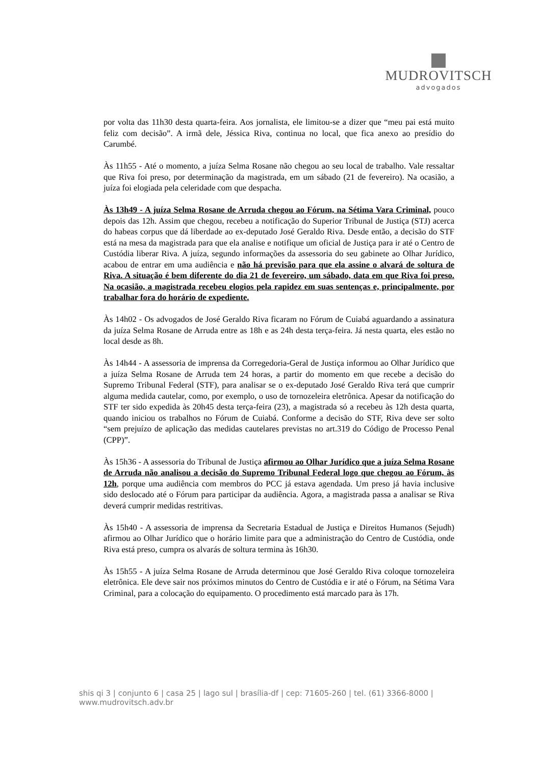MUDROVITSCH
advogados
por volta das 11h30 desta quarta-feira. Aos jornalista, ele limitou-se a dizer que “meu pai está muito feliz com decisão”. A irmã dele, Jéssica Riva, continua no local, que fica anexo ao presídio do Carumbé.
Às 11h55 - Até o momento, a juíza Selma Rosane não chegou ao seu local de trabalho. Vale ressaltar que Riva foi preso, por determinação da magistrada, em um sábado (21 de fevereiro). Na ocasião, a juíza foi elogiada pela celeridade com que despacha.
Às 13h49 - A juíza Selma Rosane de Arruda chegou ao Fórum, na Sétima Vara Criminal, pouco depois das 12h. Assim que chegou, recebeu a notificação do Superior Tribunal de Justiça (STJ) acerca do habeas corpus que dá liberdade ao ex-deputado José Geraldo Riva. Desde então, a decisão do STF está na mesa da magistrada para que ela analise e notifique um oficial de Justiça para ir até o Centro de Custódia liberar Riva. A juíza, segundo informações da assessoria do seu gabinete ao Olhar Jurídico, acabou de entrar em uma audiência e não há previsão para que ela assine o alvará de soltura de Riva. A situação é bem diferente do dia 21 de fevereiro, um sábado, data em que Riva foi preso. Na ocasião, a magistrada recebeu elogios pela rapidez em suas sentenças e, principalmente, por trabalhar fora do horário de expediente.
Às 14h02 - Os advogados de José Geraldo Riva ficaram no Fórum de Cuiabá aguardando a assinatura da juíza Selma Rosane de Arruda entre as 18h e as 24h desta terça-feira. Já nesta quarta, eles estão no local desde as 8h.
Às 14h44 - A assessoria de imprensa da Corregedoria-Geral de Justiça informou ao Olhar Jurídico que a juíza Selma Rosane de Arruda tem 24 horas, a partir do momento em que recebe a decisão do Supremo Tribunal Federal (STF), para analisar se o ex-deputado José Geraldo Riva terá que cumprir alguma medida cautelar, como, por exemplo, o uso de tornozeleira eletrônica. Apesar da notificação do STF ter sido expedida às 20h45 desta terça-feira (23), a magistrada só a recebeu às 12h desta quarta, quando iniciou os trabalhos no Fórum de Cuiabá. Conforme a decisão do STF, Riva deve ser solto “sem prejuízo de aplicação das medidas cautelares previstas no art.319 do Código de Processo Penal (CPP)”.
Às 15h36 - A assessoria do Tribunal de Justiça afirmou ao Olhar Jurídico que a juíza Selma Rosane de Arruda não analisou a decisão do Supremo Tribunal Federal logo que chegou ao Fórum, às 12h, porque uma audiência com membros do PCC já estava agendada. Um preso já havia inclusive sido deslocado até o Fórum para participar da audiência. Agora, a magistrada passa a analisar se Riva deverá cumprir medidas restritivas.
Às 15h40 - A assessoria de imprensa da Secretaria Estadual de Justiça e Direitos Humanos (Sejudh) afirmou ao Olhar Jurídico que o horário limite para que a administração do Centro de Custódia, onde Riva está preso, cumpra os alvarás de soltura termina às 16h30.
Às 15h55 - A juíza Selma Rosane de Arruda determinou que José Geraldo Riva coloque tornozeleira eletrônica. Ele deve sair nos próximos minutos do Centro de Custódia e ir até o Fórum, na Sétima Vara Criminal, para a colocação do equipamento. O procedimento está marcado para às 17h.
shis qi 3 | conjunto 6 | casa 25 | lago sul | brasília-df | cep: 71605-260 | tel. (61) 3366-8000 | www.mudrovitsch.adv.br